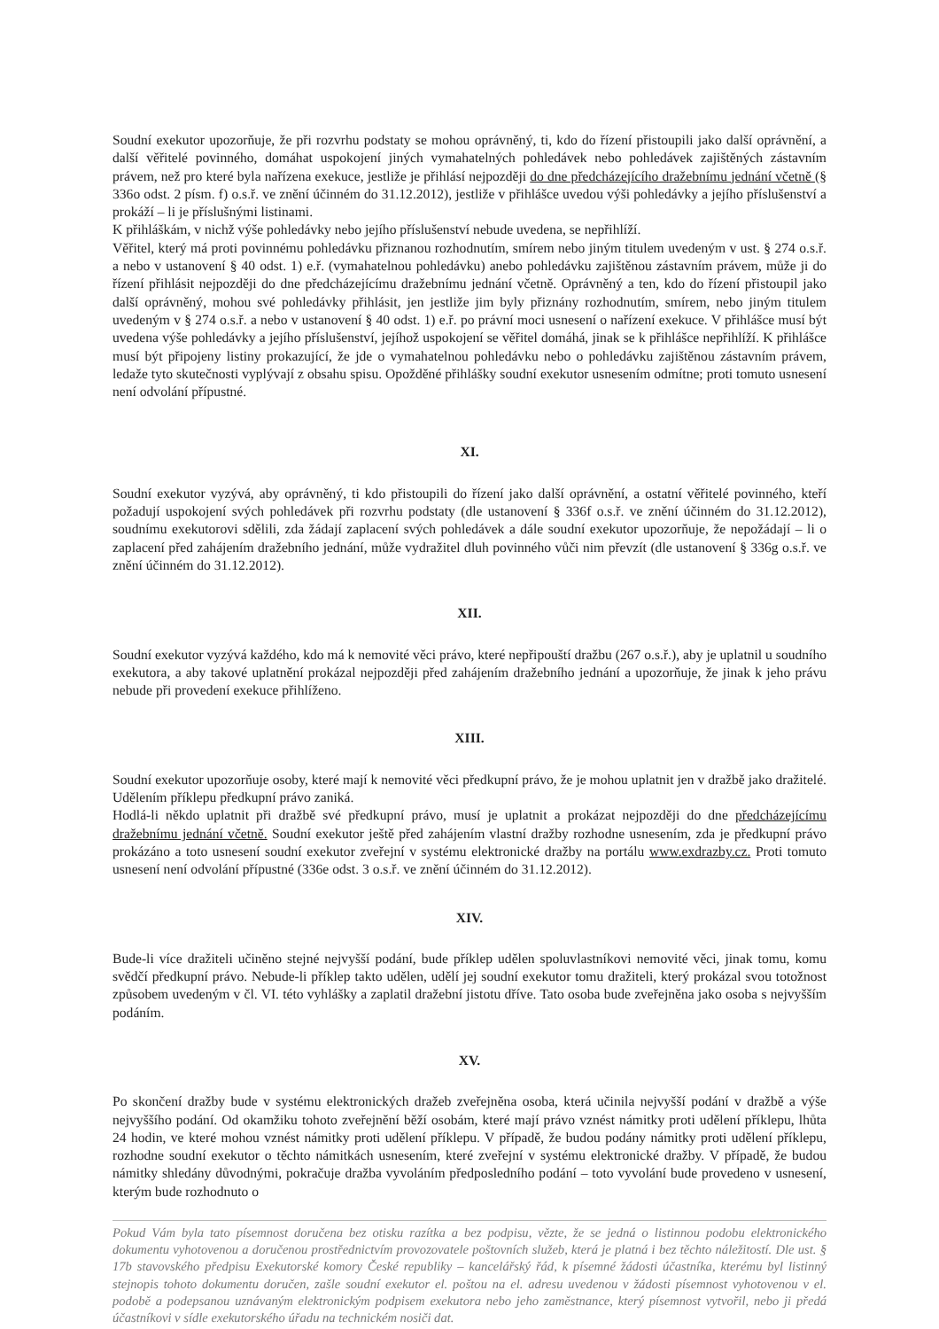Soudní exekutor upozorňuje, že při rozvrhu podstaty se mohou oprávněný, ti, kdo do řízení přistoupili jako další oprávnění, a další věřitelé povinného, domáhat uspokojení jiných vymahatelných pohledávek nebo pohledávek zajištěných zástavním právem, než pro které byla nařízena exekuce, jestliže je přihlásí nejpozději do dne předcházejícího dražebnímu jednání včetně (§ 336o odst. 2 písm. f) o.s.ř. ve znění účinném do 31.12.2012), jestliže v přihlášce uvedou výši pohledávky a jejího příslušenství a prokáží – li je příslušnými listinami.
K přihláškám, v nichž výše pohledávky nebo jejího příslušenství nebude uvedena, se nepřihlíží.
Věřitel, který má proti povinnému pohledávku přiznanou rozhodnutím, smírem nebo jiným titulem uvedeným v ust. § 274 o.s.ř. a nebo v ustanovení § 40 odst. 1) e.ř. (vymahatelnou pohledávku) anebo pohledávku zajištěnou zástavním právem, může ji do řízení přihlásit nejpozději do dne předcházejícímu dražebnímu jednání včetně. Oprávněný a ten, kdo do řízení přistoupil jako další oprávněný, mohou své pohledávky přihlásit, jen jestliže jim byly přiznány rozhodnutím, smírem, nebo jiným titulem uvedeným v § 274 o.s.ř. a nebo v ustanovení § 40 odst. 1) e.ř. po právní moci usnesení o nařízení exekuce. V přihlášce musí být uvedena výše pohledávky a jejího příslušenství, jejíhož uspokojení se věřitel domáhá, jinak se k přihlášce nepřihlíží. K přihlášce musí být připojeny listiny prokazující, že jde o vymahatelnou pohledávku nebo o pohledávku zajištěnou zástavním právem, ledaže tyto skutečnosti vyplývají z obsahu spisu. Opožděné přihlášky soudní exekutor usnesením odmítne; proti tomuto usnesení není odvolání přípustné.
XI.
Soudní exekutor vyzývá, aby oprávněný, ti kdo přistoupili do řízení jako další oprávnění, a ostatní věřitelé povinného, kteří požadují uspokojení svých pohledávek při rozvrhu podstaty (dle ustanovení § 336f o.s.ř. ve znění účinném do 31.12.2012), soudnímu exekutorovi sdělili, zda žádají zaplacení svých pohledávek a dále soudní exekutor upozorňuje, že nepožádají – li o zaplacení před zahájením dražebního jednání, může vydražitel dluh povinného vůči nim převzít (dle ustanovení § 336g o.s.ř. ve znění účinném do 31.12.2012).
XII.
Soudní exekutor vyzývá každého, kdo má k nemovité věci právo, které nepřipouští dražbu (267 o.s.ř.), aby je uplatnil u soudního exekutora, a aby takové uplatnění prokázal nejpozději před zahájením dražebního jednání a upozorňuje, že jinak k jeho právu nebude při provedení exekuce přihlíženo.
XIII.
Soudní exekutor upozorňuje osoby, které mají k nemovité věci předkupní právo, že je mohou uplatnit jen v dražbě jako dražitelé. Udělením příklepu předkupní právo zaniká.
Hodlá-li někdo uplatnit při dražbě své předkupní právo, musí je uplatnit a prokázat nejpozději do dne předcházejícímu dražebnímu jednání včetně. Soudní exekutor ještě před zahájením vlastní dražby rozhodne usnesením, zda je předkupní právo prokázáno a toto usnesení soudní exekutor zveřejní v systému elektronické dražby na portálu www.exdrazby.cz. Proti tomuto usnesení není odvolání přípustné (336e odst. 3 o.s.ř. ve znění účinném do 31.12.2012).
XIV.
Bude-li více dražiteli učiněno stejné nejvyšší podání, bude příklep udělen spoluvlastníkovi nemovité věci, jinak tomu, komu svědčí předkupní právo. Nebude-li příklep takto udělen, udělí jej soudní exekutor tomu dražiteli, který prokázal svou totožnost způsobem uvedeným v čl. VI. této vyhlášky a zaplatil dražební jistotu dříve. Tato osoba bude zveřejněna jako osoba s nejvyšším podáním.
XV.
Po skončení dražby bude v systému elektronických dražeb zveřejněna osoba, která učinila nejvyšší podání v dražbě a výše nejvyššího podání. Od okamžiku tohoto zveřejnění běží osobám, které mají právo vznést námitky proti udělení příklepu, lhůta 24 hodin, ve které mohou vznést námitky proti udělení příklepu. V případě, že budou podány námitky proti udělení příklepu, rozhodne soudní exekutor o těchto námitkách usnesením, které zveřejní v systému elektronické dražby. V případě, že budou námitky shledány důvodnými, pokračuje dražba vyvoláním předposledního podání – toto vyvolání bude provedeno v usnesení, kterým bude rozhodnuto o
Pokud Vám byla tato písemnost doručena bez otisku razítka a bez podpisu, vězte, že se jedná o listinnou podobu elektronického dokumentu vyhotovenou a doručenou prostřednictvím provozovatele poštovních služeb, která je platná i bez těchto náležitostí. Dle ust. § 17b stavovského předpisu Exekutorské komory České republiky – kancelářský řád, k písemné žádosti účastníka, kterému byl listinný stejnopis tohoto dokumentu doručen, zašle soudní exekutor el. poštou na el. adresu uvedenou v žádosti písemnost vyhotovenou v el. podobě a podepsanou uznávaným elektronickým podpisem exekutora nebo jeho zaměstnance, který písemnost vytvořil, nebo ji předá účastníkovi v sídle exekutorského úřadu na technickém nosiči dat.